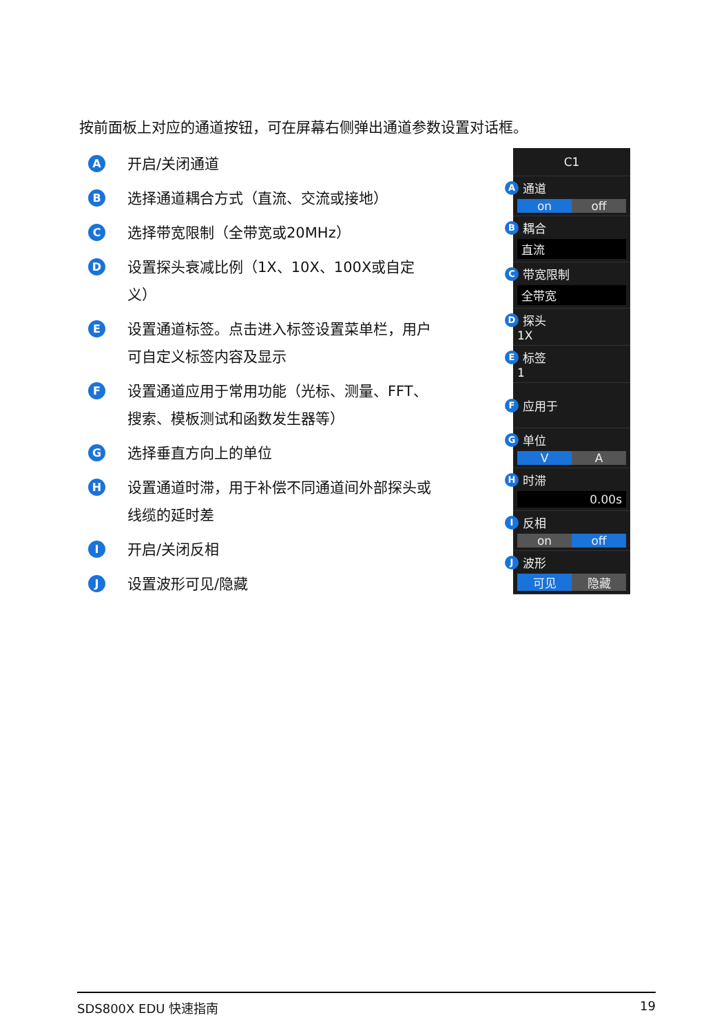按前面板上对应的通道按钮，可在屏幕右侧弹出通道参数设置对话框。
A
开启/关闭通道
B
选择通道耦合方式（直流、交流或接地）
C
选择带宽限制（全带宽或20MHz）
D
设置探头衰减比例（1X、10X、100X或自定义）
E
设置通道标签。点击进入标签设置菜单栏，用户可自定义标签内容及显示
F
设置通道应用于常用功能（光标、测量、FFT、搜索、模板测试和函数发生器等）
G
选择垂直方向上的单位
H
设置通道时滞，用于补偿不同通道间外部探头或线缆的延时差
I
开启/关闭反相
J
设置波形可见/隐藏
C1
A通道
on off
B耦合
直流
C带宽限制
全带宽
D探头
1X
E标签
1
F应用于
G单位
V A
H时滞
0.00s
I反相
on off
J波形
可见 隐藏
SDS800X EDU 快速指南 19